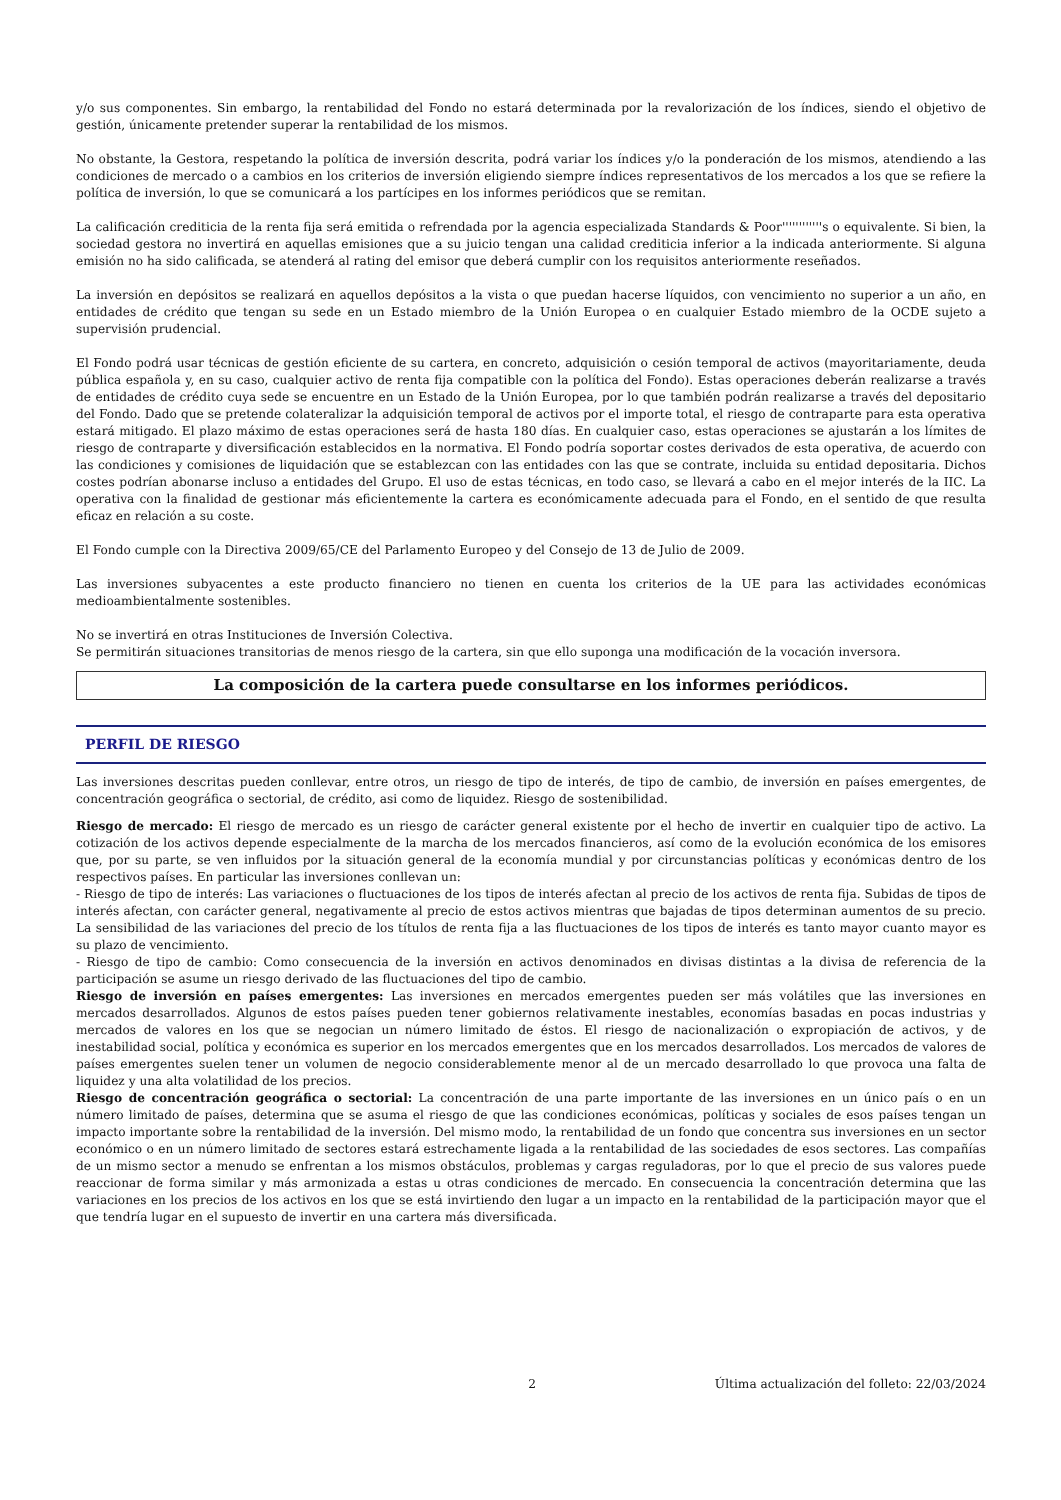y/o sus componentes. Sin embargo, la rentabilidad del Fondo no estará determinada por la revalorización de los índices, siendo el objetivo de gestión, únicamente pretender superar la rentabilidad de los mismos.
No obstante, la Gestora, respetando la política de inversión descrita, podrá variar los índices y/o la ponderación de los mismos, atendiendo a las condiciones de mercado o a cambios en los criterios de inversión eligiendo siempre índices representativos de los mercados a los que se refiere la política de inversión, lo que se comunicará a los partícipes en los informes periódicos que se remitan.
La calificación crediticia de la renta fija será emitida o refrendada por la agencia especializada Standards & Poor''''''''''''s o equivalente. Si bien, la sociedad gestora no invertirá en aquellas emisiones que a su juicio tengan una calidad crediticia inferior a la indicada anteriormente. Si alguna emisión no ha sido calificada, se atenderá al rating del emisor que deberá cumplir con los requisitos anteriormente reseñados.
La inversión en depósitos se realizará en aquellos depósitos a la vista o que puedan hacerse líquidos, con vencimiento no superior a un año, en entidades de crédito que tengan su sede en un Estado miembro de la Unión Europea o en cualquier Estado miembro de la OCDE sujeto a supervisión prudencial.
El Fondo podrá usar técnicas de gestión eficiente de su cartera, en concreto, adquisición o cesión temporal de activos (mayoritariamente, deuda pública española y, en su caso, cualquier activo de renta fija compatible con la política del Fondo). Estas operaciones deberán realizarse a través de entidades de crédito cuya sede se encuentre en un Estado de la Unión Europea, por lo que también podrán realizarse a través del depositario del Fondo. Dado que se pretende colateralizar la adquisición temporal de activos por el importe total, el riesgo de contraparte para esta operativa estará mitigado. El plazo máximo de estas operaciones será de hasta 180 días. En cualquier caso, estas operaciones se ajustarán a los límites de riesgo de contraparte y diversificación establecidos en la normativa. El Fondo podría soportar costes derivados de esta operativa, de acuerdo con las condiciones y comisiones de liquidación que se establezcan con las entidades con las que se contrate, incluida su entidad depositaria. Dichos costes podrían abonarse incluso a entidades del Grupo. El uso de estas técnicas, en todo caso, se llevará a cabo en el mejor interés de la IIC. La operativa con la finalidad de gestionar más eficientemente la cartera es económicamente adecuada para el Fondo, en el sentido de que resulta eficaz en relación a su coste.
El Fondo cumple con la Directiva 2009/65/CE del Parlamento Europeo y del Consejo de 13 de Julio de 2009.
Las inversiones subyacentes a este producto financiero no tienen en cuenta los criterios de la UE para las actividades económicas medioambientalmente sostenibles.
No se invertirá en otras Instituciones de Inversión Colectiva.
Se permitirán situaciones transitorias de menos riesgo de la cartera, sin que ello suponga una modificación de la vocación inversora.
La composición de la cartera puede consultarse en los informes periódicos.
PERFIL DE RIESGO
Las inversiones descritas pueden conllevar, entre otros, un riesgo de tipo de interés, de tipo de cambio, de inversión en países emergentes, de concentración geográfica o sectorial, de crédito, asi como de liquidez. Riesgo de sostenibilidad.
Riesgo de mercado: El riesgo de mercado es un riesgo de carácter general existente por el hecho de invertir en cualquier tipo de activo. La cotización de los activos depende especialmente de la marcha de los mercados financieros, así como de la evolución económica de los emisores que, por su parte, se ven influidos por la situación general de la economía mundial y por circunstancias políticas y económicas dentro de los respectivos países. En particular las inversiones conllevan un:
- Riesgo de tipo de interés: Las variaciones o fluctuaciones de los tipos de interés afectan al precio de los activos de renta fija. Subidas de tipos de interés afectan, con carácter general, negativamente al precio de estos activos mientras que bajadas de tipos determinan aumentos de su precio. La sensibilidad de las variaciones del precio de los títulos de renta fija a las fluctuaciones de los tipos de interés es tanto mayor cuanto mayor es su plazo de vencimiento.
- Riesgo de tipo de cambio: Como consecuencia de la inversión en activos denominados en divisas distintas a la divisa de referencia de la participación se asume un riesgo derivado de las fluctuaciones del tipo de cambio.
Riesgo de inversión en países emergentes: Las inversiones en mercados emergentes pueden ser más volátiles que las inversiones en mercados desarrollados. Algunos de estos países pueden tener gobiernos relativamente inestables, economías basadas en pocas industrias y mercados de valores en los que se negocian un número limitado de éstos. El riesgo de nacionalización o expropiación de activos, y de inestabilidad social, política y económica es superior en los mercados emergentes que en los mercados desarrollados. Los mercados de valores de países emergentes suelen tener un volumen de negocio considerablemente menor al de un mercado desarrollado lo que provoca una falta de liquidez y una alta volatilidad de los precios.
Riesgo de concentración geográfica o sectorial: La concentración de una parte importante de las inversiones en un único país o en un número limitado de países, determina que se asuma el riesgo de que las condiciones económicas, políticas y sociales de esos países tengan un impacto importante sobre la rentabilidad de la inversión. Del mismo modo, la rentabilidad de un fondo que concentra sus inversiones en un sector económico o en un número limitado de sectores estará estrechamente ligada a la rentabilidad de las sociedades de esos sectores. Las compañías de un mismo sector a menudo se enfrentan a los mismos obstáculos, problemas y cargas reguladoras, por lo que el precio de sus valores puede reaccionar de forma similar y más armonizada a estas u otras condiciones de mercado. En consecuencia la concentración determina que las variaciones en los precios de los activos en los que se está invirtiendo den lugar a un impacto en la rentabilidad de la participación mayor que el que tendría lugar en el supuesto de invertir en una cartera más diversificada.
2 Última actualización del folleto: 22/03/2024